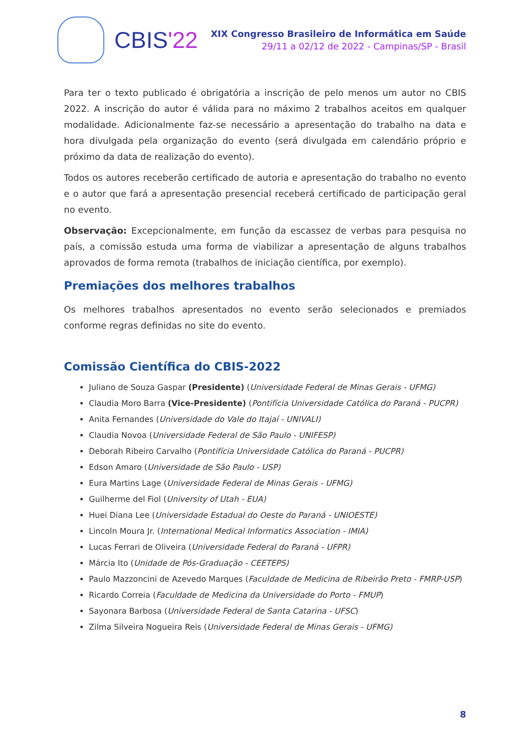CBIS'22
XIX Congresso Brasileiro de Informática em Saúde
29/11 a 02/12 de 2022 - Campinas/SP - Brasil
Para ter o texto publicado é obrigatória a inscrição de pelo menos um autor no CBIS 2022. A inscrição do autor é válida para no máximo 2 trabalhos aceitos em qualquer modalidade. Adicionalmente faz-se necessário a apresentação do trabalho na data e hora divulgada pela organização do evento (será divulgada em calendário próprio e próximo da data de realização do evento).
Todos os autores receberão certificado de autoria e apresentação do trabalho no evento e o autor que fará a apresentação presencial receberá certificado de participação geral no evento.
Observação: Excepcionalmente, em função da escassez de verbas para pesquisa no país, a comissão estuda uma forma de viabilizar a apresentação de alguns trabalhos aprovados de forma remota (trabalhos de iniciação científica, por exemplo).
Premiações dos melhores trabalhos
Os melhores trabalhos apresentados no evento serão selecionados e premiados conforme regras definidas no site do evento.
Comissão Científica do CBIS-2022
Juliano de Souza Gaspar (Presidente) (Universidade Federal de Minas Gerais - UFMG)
Claudia Moro Barra (Vice-Presidente) (Pontifícia Universidade Católica do Paraná - PUCPR)
Anita Fernandes (Universidade do Vale do Itajaí - UNIVALI)
Claudia Novoa (Universidade Federal de São Paulo - UNIFESP)
Deborah Ribeiro Carvalho (Pontifícia Universidade Católica do Paraná - PUCPR)
Edson Amaro (Universidade de São Paulo - USP)
Eura Martins Lage (Universidade Federal de Minas Gerais - UFMG)
Guilherme del Fiol (University of Utah - EUA)
Huei Diana Lee (Universidade Estadual do Oeste do Paraná - UNIOESTE)
Lincoln Moura Jr. (International Medical Informatics Association - IMIA)
Lucas Ferrari de Oliveira (Universidade Federal do Paraná - UFPR)
Márcia Ito (Unidade de Pós-Graduação - CEETEPS)
Paulo Mazzoncini de Azevedo Marques (Faculdade de Medicina de Ribeirão Preto - FMRP-USP)
Ricardo Correia (Faculdade de Medicina da Universidade do Porto - FMUP)
Sayonara Barbosa (Universidade Federal de Santa Catarina - UFSC)
Zilma Silveira Nogueira Reis (Universidade Federal de Minas Gerais - UFMG)
8